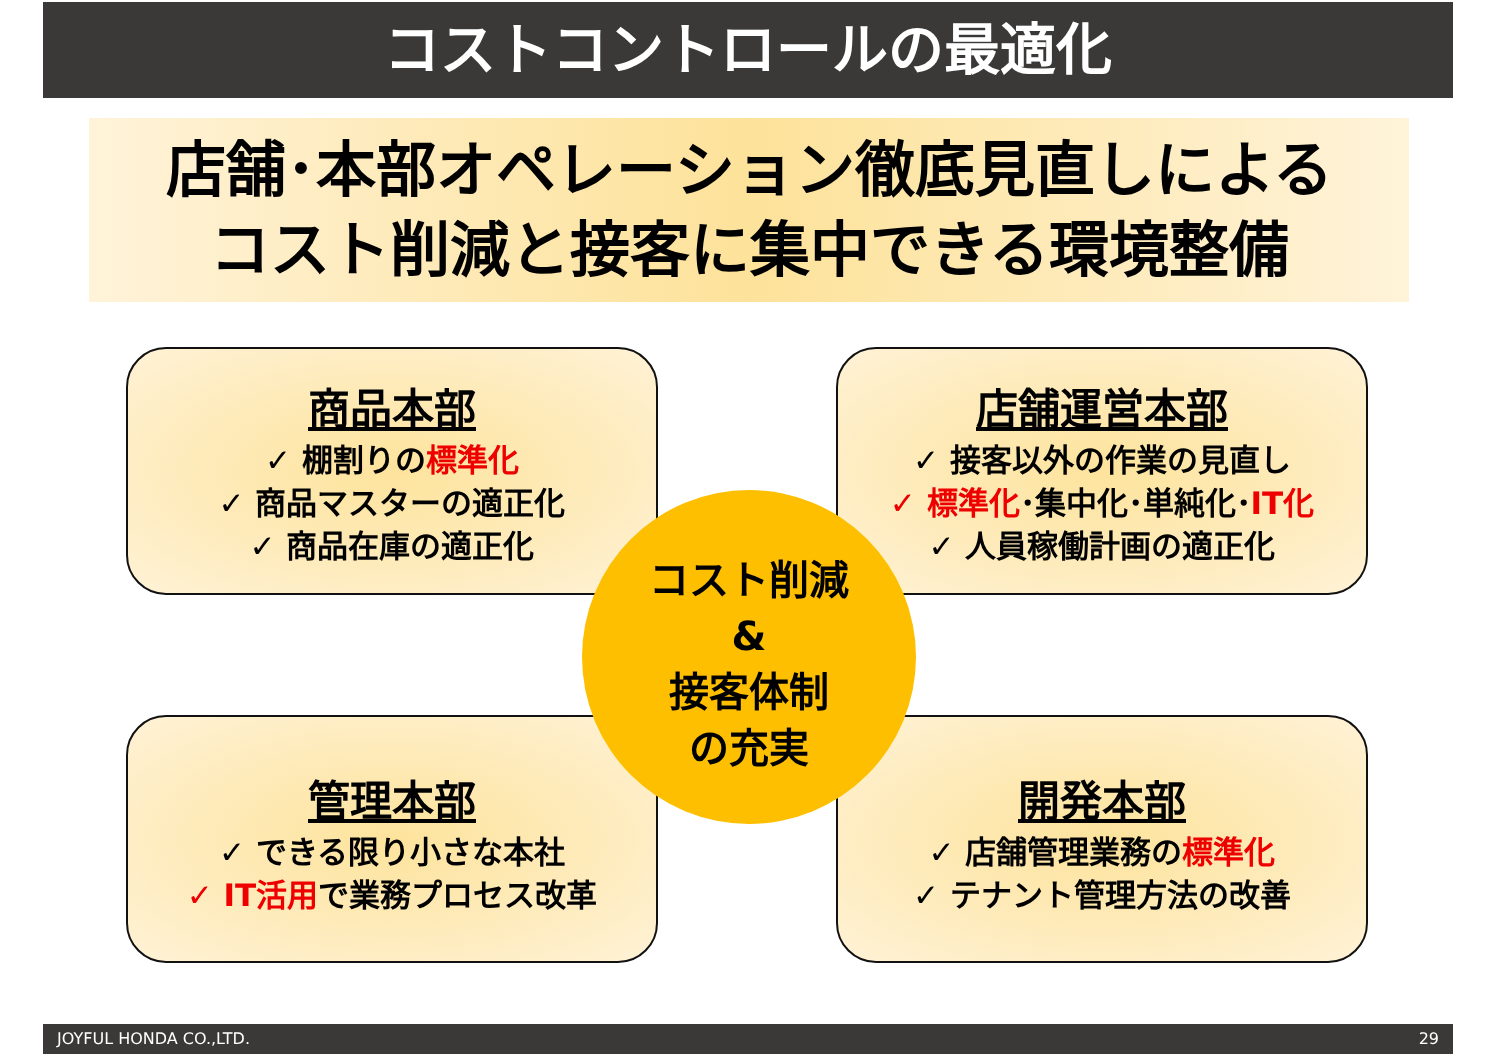コストコントロールの最適化
店舗･本部オペレーション徹底見直しによる
コスト削減と接客に集中できる環境整備
商品本部
✓ 棚割りの標準化
✓ 商品マスターの適正化
✓ 商品在庫の適正化
店舗運営本部
✓ 接客以外の作業の見直し
✓ 標準化･集中化･単純化･IT化
✓ 人員稼働計画の適正化
管理本部
✓ できる限り小さな本社
✓ IT活用で業務プロセス改革
開発本部
✓ 店舗管理業務の標準化
✓ テナント管理方法の改善
コスト削減
&
接客体制
の充実
JOYFUL HONDA CO.,LTD. 29